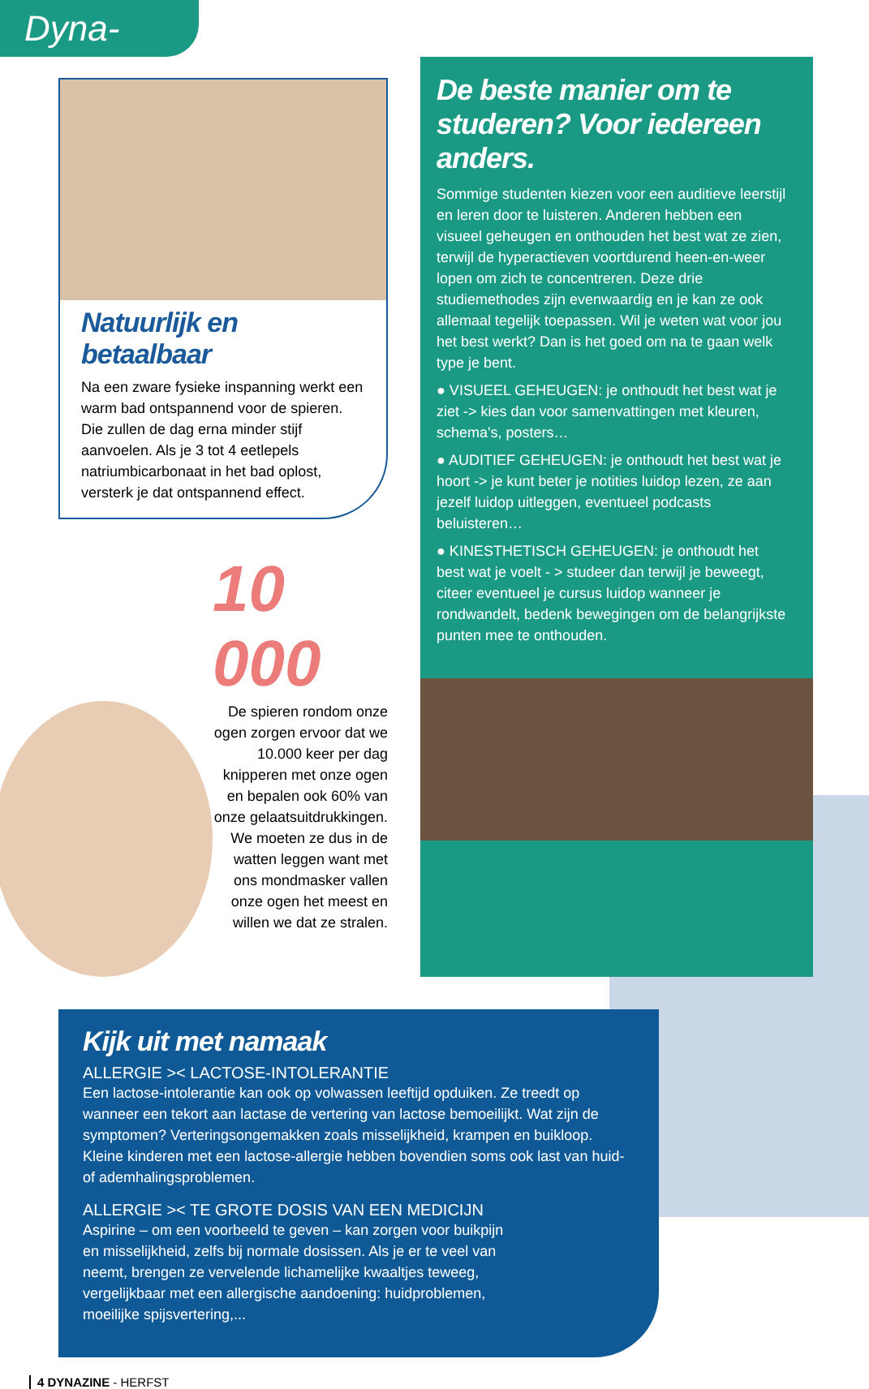Dyna-News
Natuurlijk en betaalbaar
Na een zware fysieke inspanning werkt een warm bad ontspannend voor de spieren. Die zullen de dag erna minder stijf aanvoelen. Als je 3 tot 4 eetlepels natriumbicarbonaat in het bad oplost, versterk je dat ontspannend effect.
10 000
De spieren rondom onze ogen zorgen ervoor dat we 10.000 keer per dag knipperen met onze ogen en bepalen ook 60% van onze gelaatsuitdrukkingen. We moeten ze dus in de watten leggen want met ons mondmasker vallen onze ogen het meest en willen we dat ze stralen.
De beste manier om te studeren? Voor iedereen anders.
Sommige studenten kiezen voor een auditieve leerstijl en leren door te luisteren. Anderen hebben een visueel geheugen en onthouden het best wat ze zien, terwijl de hyperactieven voortdurend heen-en-weer lopen om zich te concentreren. Deze drie studiemethodes zijn evenwaardig en je kan ze ook allemaal tegelijk toepassen. Wil je weten wat voor jou het best werkt? Dan is het goed om na te gaan welk type je bent.
● VISUEEL GEHEUGEN: je onthoudt het best wat je ziet -> kies dan voor samenvattingen met kleuren, schema's, posters…
● AUDITIEF GEHEUGEN: je onthoudt het best wat je hoort -> je kunt beter je notities luidop lezen, ze aan jezelf luidop uitleggen, eventueel podcasts beluisteren…
● KINESTHETISCH GEHEUGEN: je onthoudt het best wat je voelt - > studeer dan terwijl je beweegt, citeer eventueel je cursus luidop wanneer je rondwandelt, bedenk bewegingen om de belangrijkste punten mee te onthouden.
Kijk uit met namaak
ALLERGIE >< LACTOSE-INTOLERANTIE
Een lactose-intolerantie kan ook op volwassen leeftijd opduiken. Ze treedt op wanneer een tekort aan lactase de vertering van lactose bemoeilijkt. Wat zijn de symptomen? Verteringsongemakken zoals misselijkheid, krampen en buikloop. Kleine kinderen met een lactose-allergie hebben bovendien soms ook last van huid- of ademhalingsproblemen.
ALLERGIE >< TE GROTE DOSIS VAN EEN MEDICIJN
Aspirine – om een voorbeeld te geven – kan zorgen voor buikpijn en misselijkheid, zelfs bij normale dosissen. Als je er te veel van neemt, brengen ze vervelende lichamelijke kwaaltjes teweeg, vergelijkbaar met een allergische aandoening: huidproblemen, moeilijke spijsvertering,...
4 DYNAZINE - HERFST